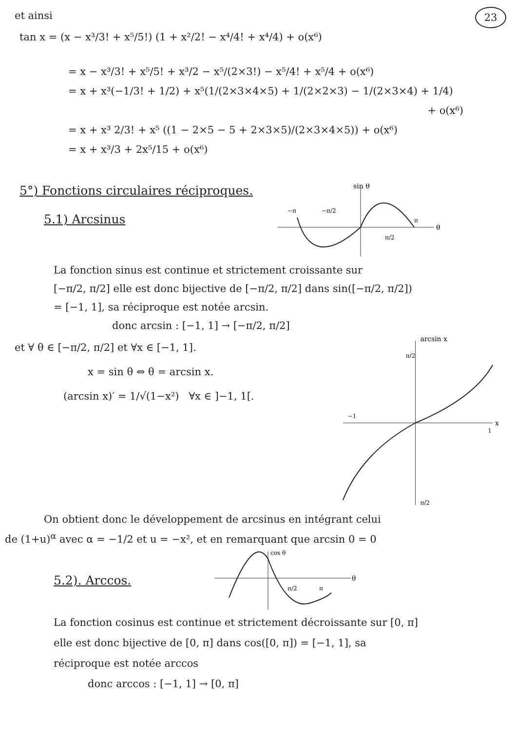23
et ainsi
tan x = (x − x³/3! + x⁵/5!) (1 + x²/2! − x⁴/4! + x⁴/4) + o(x⁶)
= x − x³/3! + x⁵/5! + x³/2 − x⁵/(2×3!) − x⁵/4! + x⁵/4 + o(x⁶)
= x + x³(−1/3! + 1/2) + x⁵(1/(2×3×4×5) + 1/(2×2×3) − 1/(2×3×4) + 1/4)
+ o(x⁶)
= x + x³ 2/3! + x⁵ ((1 − 2×5 − 5 + 2×3×5)/(2×3×4×5)) + o(x⁶)
= x + x³/3 + 2x⁵/15 + o(x⁶)
5°) Fonctions circulaires réciproques.
5.1) Arcsinus
sin θ
θ
−π
−π/2
π
π/2
La fonction sinus est continue et strictement croissante sur
[−π/2, π/2] elle est donc bijective de [−π/2, π/2] dans sin([−π/2, π/2])
= [−1, 1], sa réciproque est notée arcsin.
donc arcsin : [−1, 1] → [−π/2, π/2]
et ∀ θ ∈ [−π/2, π/2] et ∀x ∈ [−1, 1].
x = sin θ ⇔ θ = arcsin x.
(arcsin x)′ = 1/√(1−x²) ∀x ∈ ]−1, 1[.
arcsin x
π/2
−1
1
x
π/2
On obtient donc le développement de arcsinus en intégrant celui
de (1+u)<sup>α</sup> avec α = −1/2 et u = −x², et en remarquant que arcsin 0 = 0
5.2). Arccos.
cos θ
θ
π/2
π
La fonction cosinus est continue et strictement décroissante sur [0, π]
elle est donc bijective de [0, π] dans cos([0, π]) = [−1, 1], sa
réciproque est notée arccos
donc arccos : [−1, 1] → [0, π]